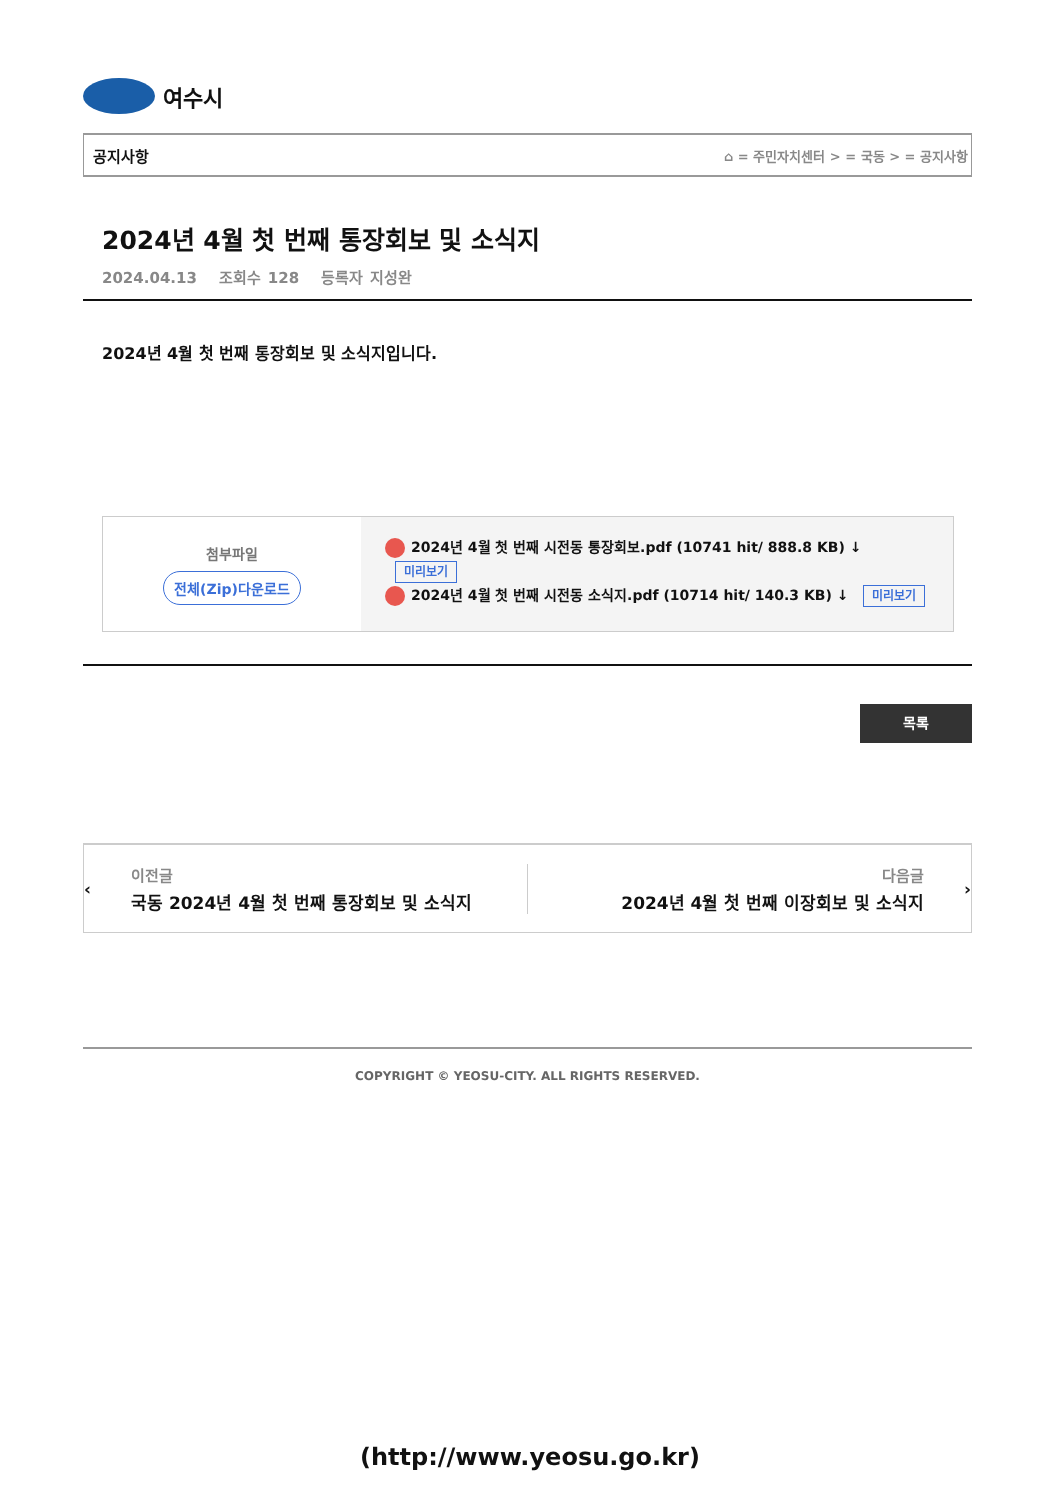여수시
공지사항 ⌂ = 주민자치센터 > = 국동 > = 공지사항
2024년 4월 첫 번째 통장회보 및 소식지
2024.04.13 조회수 128 등록자 지성완
2024년 4월 첫 번째 통장회보 및 소식지입니다.
첨부파일
전체(Zip)다운로드
2024년 4월 첫 번째 시전동 통장회보.pdf (10741 hit/ 888.8 KB) ↓
미리보기
2024년 4월 첫 번째 시전동 소식지.pdf (10714 hit/ 140.3 KB) ↓ 미리보기
목록
‹
이전글
국동 2024년 4월 첫 번째 통장회보 및 소식지
다음글
2024년 4월 첫 번째 이장회보 및 소식지
›
COPYRIGHT © YEOSU-CITY. ALL RIGHTS RESERVED.
(http://www.yeosu.go.kr)